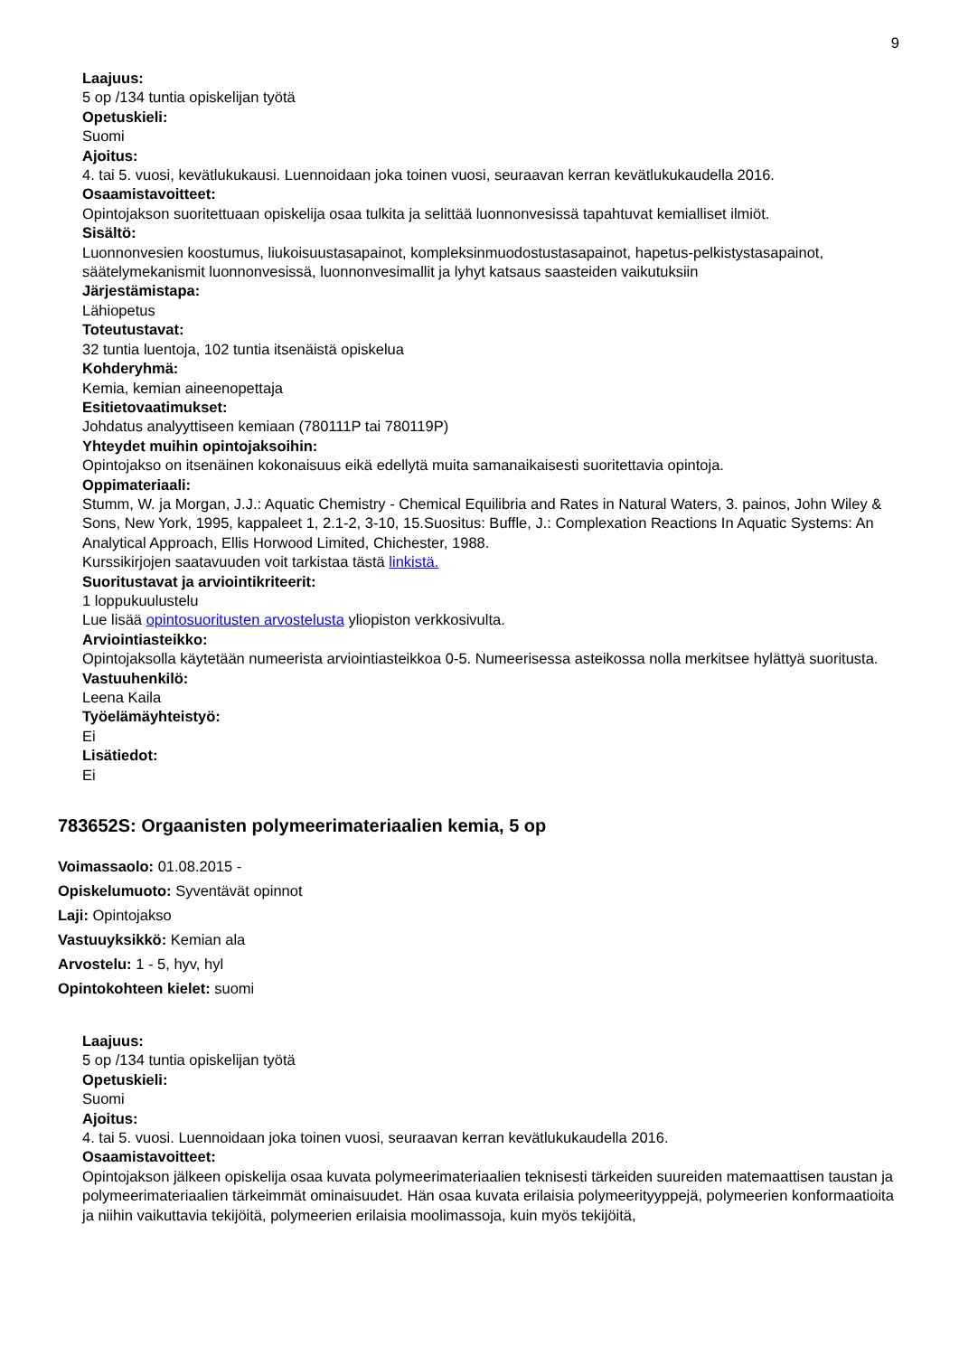9
Laajuus:
5 op /134 tuntia opiskelijan työtä
Opetuskieli:
Suomi
Ajoitus:
4. tai 5. vuosi, kevätlukukausi. Luennoidaan joka toinen vuosi, seuraavan kerran kevätlukukaudella 2016.
Osaamistavoitteet:
Opintojakson suoritettuaan opiskelija osaa tulkita ja selittää luonnonvesissä tapahtuvat kemialliset ilmiöt.
Sisältö:
Luonnonvesien koostumus, liukoisuustasapainot, kompleksinmuodostustasapainot, hapetus-pelkistystasapainot, säätelymekanismit luonnonvesissä, luonnonvesimallit ja lyhyt katsaus saasteiden vaikutuksiin
Järjestämistapa:
Lähiopetus
Toteutustavat:
32 tuntia luentoja, 102 tuntia itsenäistä opiskelua
Kohderyhmä:
Kemia, kemian aineenopettaja
Esitietovaatimukset:
Johdatus analyyttiseen kemiaan (780111P tai 780119P)
Yhteydet muihin opintojaksoihin:
Opintojakso on itsenäinen kokonaisuus eikä edellytä muita samanaikaisesti suoritettavia opintoja.
Oppimateriaali:
Stumm, W. ja Morgan, J.J.: Aquatic Chemistry - Chemical Equilibria and Rates in Natural Waters, 3. painos, John Wiley & Sons, New York, 1995, kappaleet 1, 2.1-2, 3-10, 15.Suositus: Buffle, J.: Complexation Reactions In Aquatic Systems: An Analytical Approach, Ellis Horwood Limited, Chichester, 1988.
Kurssikirjojen saatavuuden voit tarkistaa tästä linkistä.
Suoritustavat ja arviointikriteerit:
1 loppukuulustelu
Lue lisää opintosuoritusten arvostelusta yliopiston verkkosivulta.
Arviointiasteikko:
Opintojaksolla käytetään numeerista arviointiasteikkoa 0-5. Numeerisessa asteikossa nolla merkitsee hylättyä suoritusta.
Vastuuhenkilö:
Leena Kaila
Työelämäyhteistyö:
Ei
Lisätiedot:
Ei
783652S: Orgaanisten polymeerimateriaalien kemia, 5 op
Voimassaolo: 01.08.2015 -
Opiskelumuoto: Syventävät opinnot
Laji: Opintojakso
Vastuuyksikkö: Kemian ala
Arvostelu: 1 - 5, hyv, hyl
Opintokohteen kielet: suomi
Laajuus:
5 op /134 tuntia opiskelijan työtä
Opetuskieli:
Suomi
Ajoitus:
4. tai 5. vuosi. Luennoidaan joka toinen vuosi, seuraavan kerran kevätlukukaudella 2016.
Osaamistavoitteet:
Opintojakson jälkeen opiskelija osaa kuvata polymeerimateriaalien teknisesti tärkeiden suureiden matemaattisen taustan ja polymeerimateriaalien tärkeimmät ominaisuudet. Hän osaa kuvata erilaisia polymeerityyppejä, polymeerien konformaatioita ja niihin vaikuttavia tekijöitä, polymeerien erilaisia moolimassoja, kuin myös tekijöitä,